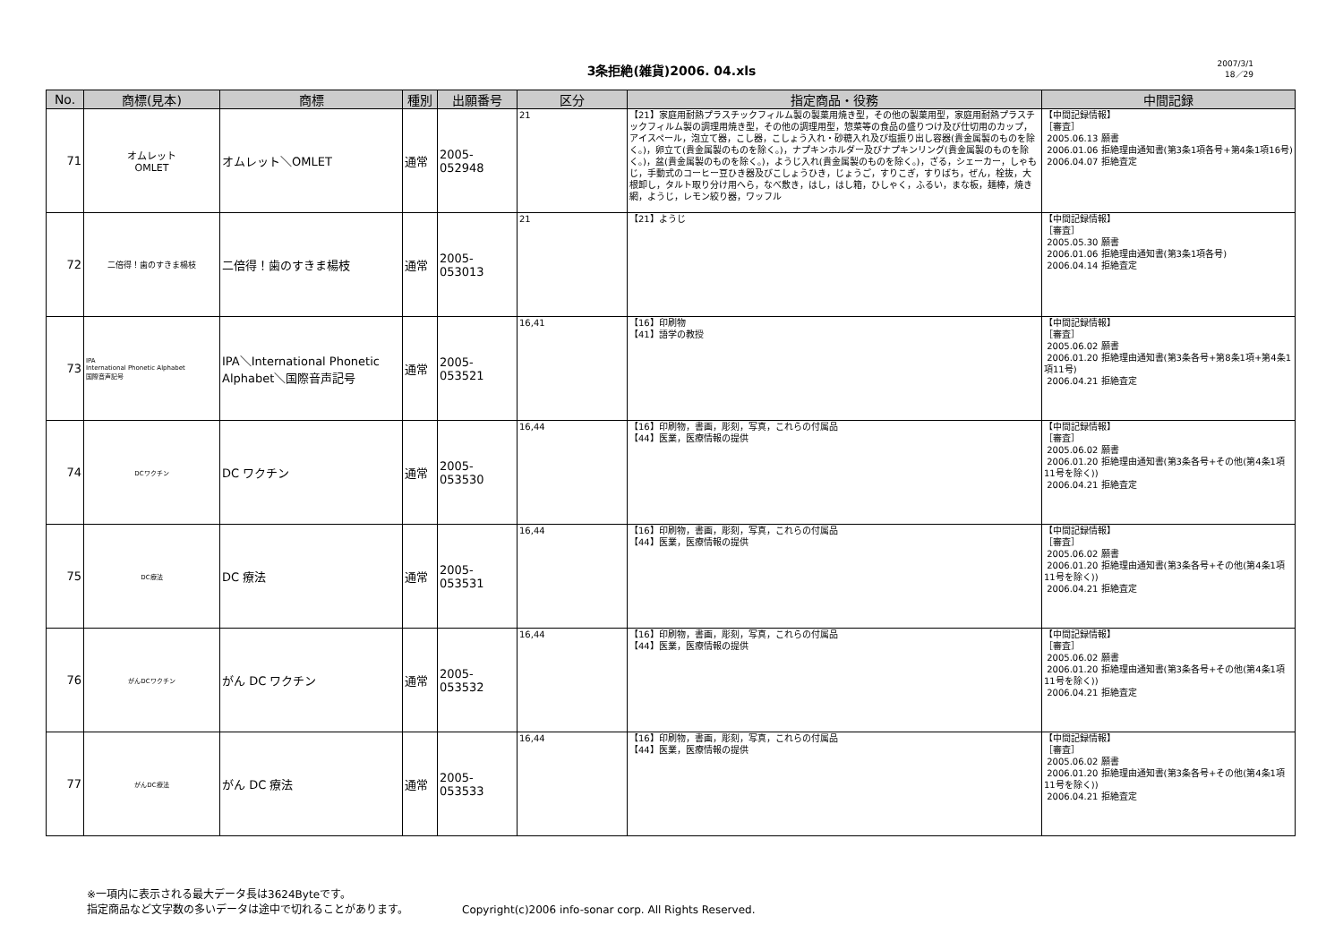3条拒絶(雑貨)2006. 04.xls
2007/3/1
18／29
| No. | 商標(見本) | 商標 | 種別 | 出願番号 | 区分 | 指定商品・役務 | 中間記録 |
| --- | --- | --- | --- | --- | --- | --- | --- |
| 71 | オムレット OMLET | オムレット＼OMLET | 通常 | 2005-052948 | 21 | 【21】家庭用耐熱プラスチックフィルム製の製菓用焼き型，その他の製菓用型，家庭用耐熱プラスチックフィルム製の調理用焼き型，その他の調理用型，惣菜等の食品の盛りつけ及び仕切用のカップ，アイスペール，泡立て器，こし器，こしょう入れ・砂糖入れ及び塩振り出し容器(貴金属製のものを除く。)，卵立て(貴金属製のものを除く。)，ナプキンホルダー及びナプキンリング(貴金属製のものを除く。)，盆(貴金属製のものを除く。)，ようじ入れ(貴金属製のものを除く。)，ざる，シェーカー，しゃもじ，手動式のコーヒー豆ひき器及びこしょうひき，じょうご，すりこぎ，すりばち，ぜん，栓抜，大根卸し，タルト取り分け用へら，なべ敷き，はし，はし箱，ひしゃく，ふるい，まな板，麺棒，焼き網，ようじ，レモン絞り器，ワッフル | 【中間記録情報】 ［審査］ 2005.06.13 願書 2006.01.06 拒絶理由通知書(第3条1項各号+第4条1項16号) 2006.04.07 拒絶査定 |
| 72 | 二倍得！歯のすきま楊枝 | 二倍得！歯のすきま楊枝 | 通常 | 2005-053013 | 21 | 【21】ようじ | 【中間記録情報】 ［審査］ 2005.05.30 願書 2006.01.06 拒絶理由通知書(第3条1項各号) 2006.04.14 拒絶査定 |
| 73 | IPA International Phonetic Alphabet 国際音声記号 | IPA＼International Phonetic Alphabet＼国際音声記号 | 通常 | 2005-053521 | 16,41 | 【16】印刷物 【41】語学の教授 | 【中間記録情報】 ［審査］ 2005.06.02 願書 2006.01.20 拒絶理由通知書(第3条各号+第8条1項+第4条1項11号) 2006.04.21 拒絶査定 |
| 74 | DCワクチン | DC ワクチン | 通常 | 2005-053530 | 16,44 | 【16】印刷物，書画，彫刻，写真，これらの付属品 【44】医業，医療情報の提供 | 【中間記録情報】 ［審査］ 2005.06.02 願書 2006.01.20 拒絶理由通知書(第3条各号+その他(第4条1項11号を除く)) 2006.04.21 拒絶査定 |
| 75 | DC療法 | DC 療法 | 通常 | 2005-053531 | 16,44 | 【16】印刷物，書画，彫刻，写真，これらの付属品 【44】医業，医療情報の提供 | 【中間記録情報】 ［審査］ 2005.06.02 願書 2006.01.20 拒絶理由通知書(第3条各号+その他(第4条1項11号を除く)) 2006.04.21 拒絶査定 |
| 76 | がんDCワクチン | がん DC ワクチン | 通常 | 2005-053532 | 16,44 | 【16】印刷物，書画，彫刻，写真，これらの付属品 【44】医業，医療情報の提供 | 【中間記録情報】 ［審査］ 2005.06.02 願書 2006.01.20 拒絶理由通知書(第3条各号+その他(第4条1項11号を除く)) 2006.04.21 拒絶査定 |
| 77 | がんDC療法 | がん DC 療法 | 通常 | 2005-053533 | 16,44 | 【16】印刷物，書画，彫刻，写真，これらの付属品 【44】医業，医療情報の提供 | 【中間記録情報】 ［審査］ 2005.06.02 願書 2006.01.20 拒絶理由通知書(第3条各号+その他(第4条1項11号を除く)) 2006.04.21 拒絶査定 |
※一項内に表示される最大データ長は3624Byteです。
指定商品など文字数の多いデータは途中で切れることがあります。
Copyright(c)2006 info-sonar corp. All Rights Reserved.